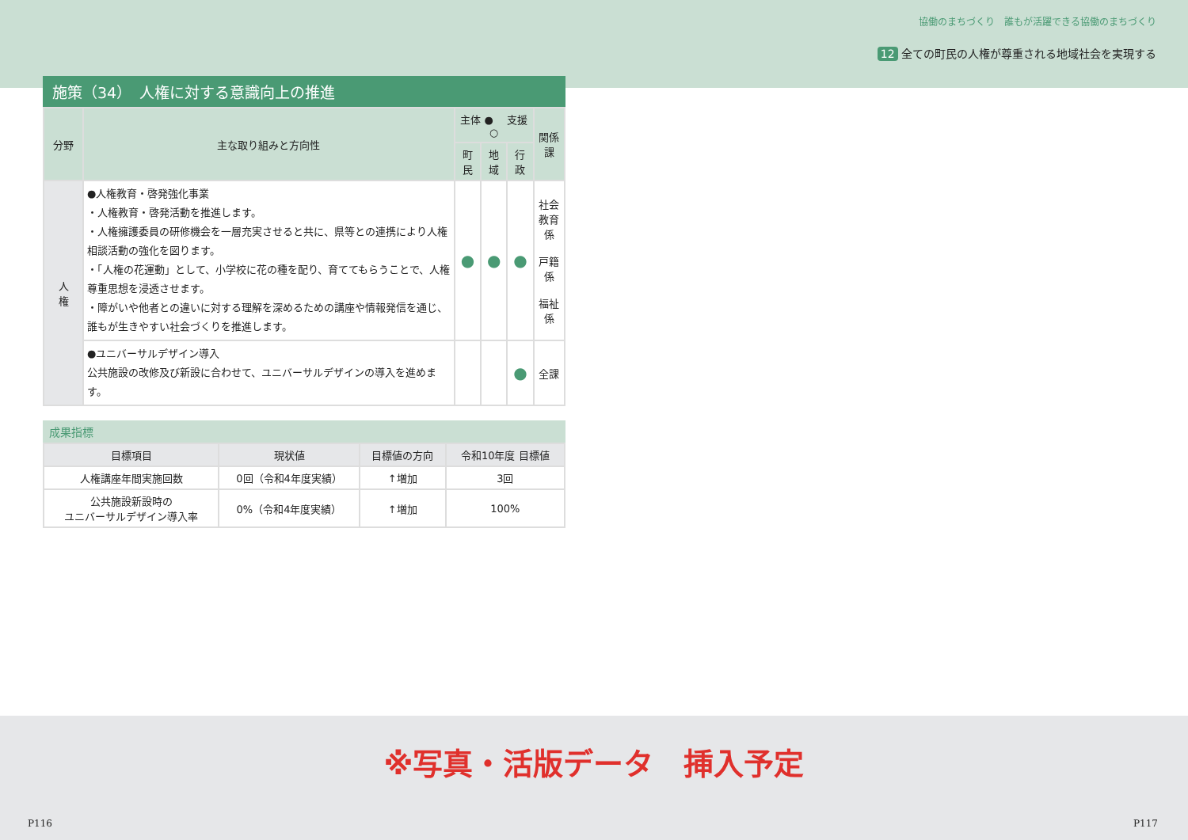協働のまちづくり　誰もが活躍できる協働のまちづくり
12 全ての町民の人権が尊重される地域社会を実現する
施策（34）　人権に対する意識向上の推進
| 分野 | 主な取り組みと方向性 | 主体 ● 支援 ○ | | | 関係課 |
| --- | --- | --- | --- | --- | --- |
| | | 町民 | 地域 | 行政 | |
| 人 権 | ●人権教育・啓発強化事業 ・人権教育・啓発活動を推進します。 ・人権擁護委員の研修機会を一層充実させると共に、県等との連携により人権相談活動の強化を図ります。 ・「人権の花運動」として、小学校に花の種を配り、育ててもらうことで、人権尊重思想を浸透させます。 ・障がいや他者との違いに対する理解を深めるための講座や情報発信を通じ、誰もが生きやすい社会づくりを推進します。 | ● | ● | ● | 社会 教育係 戸籍係 福祉係 |
| | ●ユニバーサルデザイン導入 公共施設の改修及び新設に合わせて、ユニバーサルデザインの導入を進めます。 | | | ● | 全課 |
成果指標
| 目標項目 | 現状値 | 目標値の方向 | 令和10年度 目標値 |
| --- | --- | --- | --- |
| 人権講座年間実施回数 | 0回（令和4年度実績） | ↑増加 | 3回 |
| 公共施設新設時の ユニバーサルデザイン導入率 | 0%（令和4年度実績） | ↑増加 | 100% |
※写真・活版データ　挿入予定
P116 P117